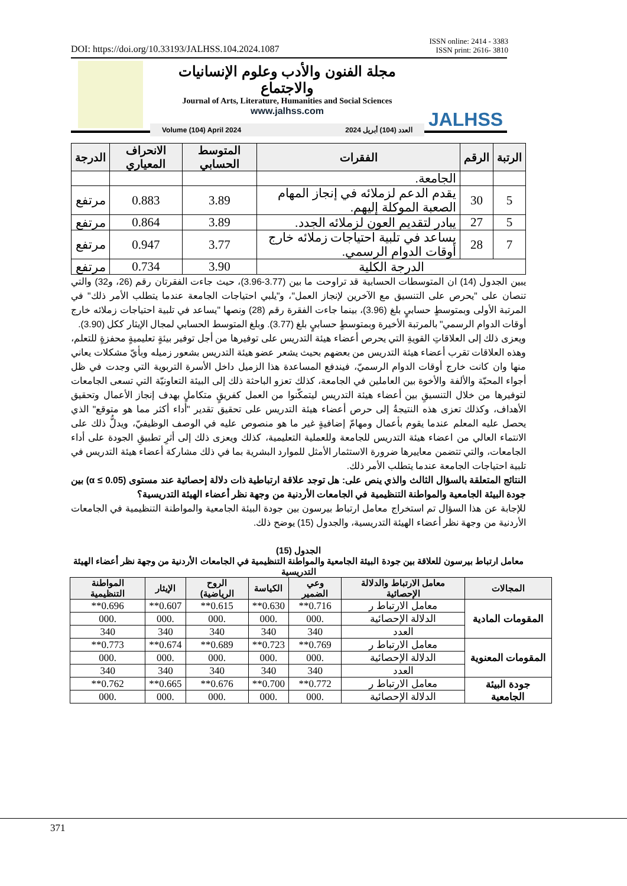ISSN online: 2414 - 3383
ISSN print: 2616- 3810
DOI: https://doi.org/10.33193/JALHSS.104.2024.1087
مجلة الفنون والأدب وعلوم الإنسانيات والاجتماع
Journal of Arts, Literature, Humanities and Social Sciences
www.jalhss.com
Volume (104) April 2024 العدد (104) أبريل 2024
JALHSS
| الرتبة | الرقم | الفقرات | المتوسط الحسابي | الانحراف المعياري | الدرجة |
| --- | --- | --- | --- | --- | --- |
| | | الجامعة. | | | |
| 5 | 30 | يقدم الدعم لزملائه في إنجاز المهام الصعبة الموكلة إليهم. | 3.89 | 0.883 | مرتفع |
| 5 | 27 | يبادر لتقديم العون لزملائه الجدد. | 3.89 | 0.864 | مرتفع |
| 7 | 28 | يساعد في تلبية احتياجات زملائه خارج أوقات الدوام الرسمي. | 3.77 | 0.947 | مرتفع |
| الدرجة الكلية | | | 3.90 | 0.734 | مرتفع |
يبين الجدول (14) ان المتوسطات الحسابية قد تراوحت ما بين (3.77-3.96)، حيث جاءت الفقرتان رقم (26، و32) والتي تنصان على "يحرص على التنسيق مع الآخرين لإنجاز العمل"، و"يلبي احتياجات الجامعة عندما يتطلب الأمر ذلك" في المرتبة الأولى وبمتوسطٍ حسابيٍ بلغ (3.96)، بينما جاءت الفقرة رقم (28) ونصها "يساعد في تلبية احتياجات زملائه خارج أوقات الدوام الرسمي" بالمرتبة الأخيرة وبمتوسطٍ حسابيٍ بلغ (3.77). وبلغ المتوسط الحسابي لمجال الإيثار ككل (3.90).
ويعزى ذلك إلى العلاقاتِ القويةِ التي يحرص أعضاء هيئة التدريس على توفيرها من أجل توفير بيئةٍ تعليميةٍ محفزةٍ للتعلم، وهذه العلاقات تقرب أعضاء هيئة التدريس من بعضهم بحيث يشعر عضو هيئة التدريس بشعور زميله وبأيّ مشكلات يعاني منها وان كانت خارج أوقات الدوام الرسميّ، فيندفع المساعدة هذا الزميل داخل الأسرة التربوية التي وجدت في ظل أجواء المحبّة والألفة والأخوة بين العاملين في الجامعة، كذلك تعزو الباحثة ذلك إلى البيئة التعاونيّة التي تسعى الجامعات لتوفيرها من خلال التنسيقِ بين أعضاء هيئة التدريس ليتمكّنوا من العمل كفريقٍ متكاملٍ بهدف إنجاز الأعمال وتحقيق الأهداف، وكذلك تعزى هذه النتيجةُ إلى حرص أعضاء هيئة التدريس على تحقيق تقدير "أداء أكثر مما هو متوقع" الذي يحصل عليه المعلم عندما يقوم بأعمال ومهامّ إضافيةٍ غير ما هو منصوص عليه في الوصف الوظيفيّ، ويدلُّ ذلك على الانتماء العالي من اعضاء هيئة التدريس للجامعة وللعملية التعليمية، كذلك ويعزى ذلك إلى أثرِ تطبيقِ الجودة على أداء الجامعات، والتي تتضمن معاييرها ضرورة الاستثمار الأمثل للموارد البشرية بما في ذلك مشاركة أعضاء هيئة التدريس في تلبية احتياجات الجامعة عندما يتطلب الأمر ذلك.
النتائج المتعلقة بالسؤال الثالث والذي ينص على: هل توجد علاقة ارتباطية ذات دلالة إحصائية عند مستوى (α ≤ 0.05) بين جودة البيئة الجامعية والمواطنة التنظيمية في الجامعات الأردنية من وجهة نظر أعضاء الهيئة التدريسية؟
للإجابة عن هذا السؤال تم استخراج معامل ارتباط بيرسون بين جودة البيئة الجامعية والمواطنة التنظيمية في الجامعات الأردنية من وجهة نظر أعضاء الهيئة التدريسية، والجدول (15) يوضح ذلك.
الجدول (15)
معامل ارتباط بيرسون للعلاقة بين جودة البيئة الجامعية والمواطنة التنظيمية في الجامعات الأردنية من وجهة نظر أعضاء الهيئة التدريسية
| المجالات | معامل الارتباط والدلالة الإحصائية | وعي الضمير | الكياسة | الروح الرياضية) | الإيثار | المواطنة التنظيمية |
| --- | --- | --- | --- | --- | --- | --- |
| المقومات المادية | معامل الارتباط ر | 0.716** | 0.630** | 0.615** | 0.607** | 0.696** |
| | الدلالة الإحصائية | .000 | .000 | .000 | .000 | .000 |
| | العدد | 340 | 340 | 340 | 340 | 340 |
| المقومات المعنوية | معامل الارتباط ر | 0.769** | 0.723** | 0.689** | 0.674** | 0.773** |
| | الدلالة الإحصائية | .000 | .000 | .000 | .000 | .000 |
| | العدد | 340 | 340 | 340 | 340 | 340 |
| جودة البيئة الجامعية | معامل الارتباط ر | 0.772** | 0.700** | 0.676** | 0.665** | 0.762** |
| | الدلالة الإحصائية | .000 | .000 | .000 | .000 | .000 |
371